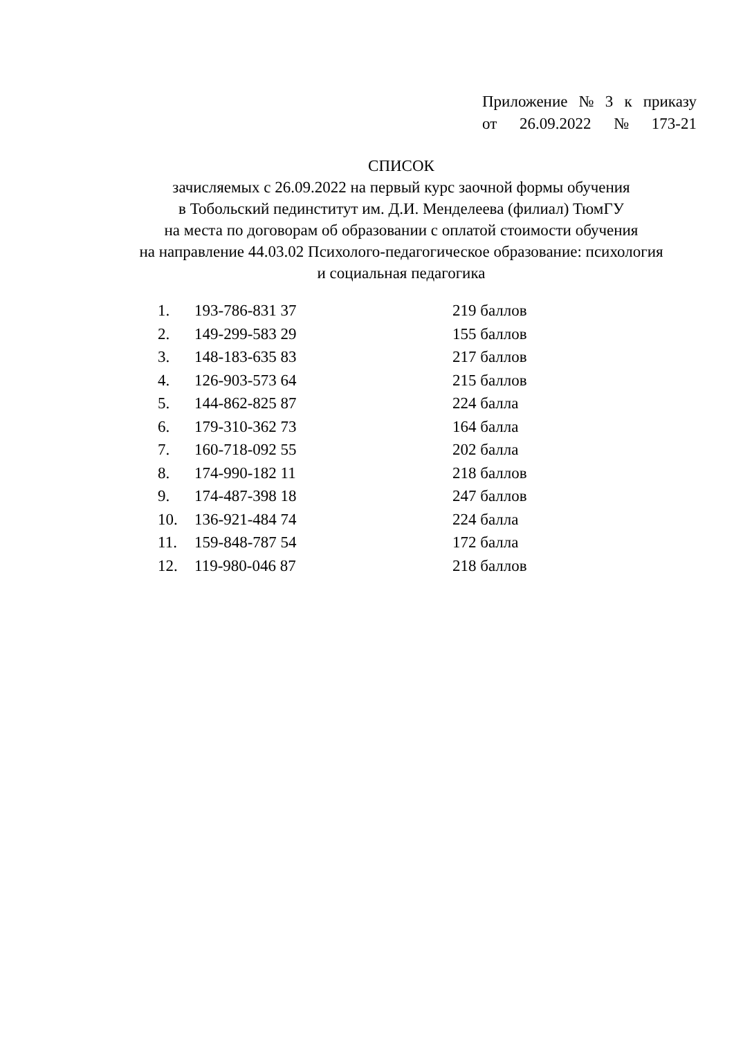Приложение № 3 к приказу
от 26.09.2022 № 173-21
СПИСОК
зачисляемых с 26.09.2022 на первый курс заочной формы обучения
в Тобольский пединститут им. Д.И. Менделеева (филиал) ТюмГУ
на места по договорам об образовании с оплатой стоимости обучения
на направление 44.03.02 Психолого-педагогическое образование: психология
и социальная педагогика
| 1. | 193-786-831 37 | 219 баллов |
| 2. | 149-299-583 29 | 155 баллов |
| 3. | 148-183-635 83 | 217 баллов |
| 4. | 126-903-573 64 | 215 баллов |
| 5. | 144-862-825 87 | 224 балла |
| 6. | 179-310-362 73 | 164 балла |
| 7. | 160-718-092 55 | 202 балла |
| 8. | 174-990-182 11 | 218 баллов |
| 9. | 174-487-398 18 | 247 баллов |
| 10. | 136-921-484 74 | 224 балла |
| 11. | 159-848-787 54 | 172 балла |
| 12. | 119-980-046 87 | 218 баллов |